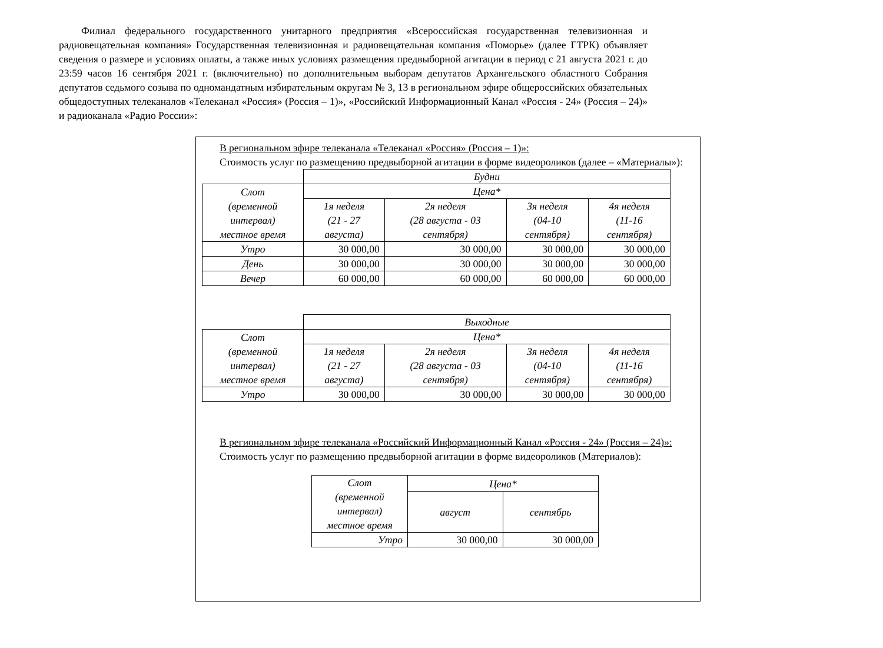Филиал федерального государственного унитарного предприятия «Всероссийская государственная телевизионная и радиовещательная компания» Государственная телевизионная и радиовещательная компания «Поморье» (далее ГТРК) объявляет сведения о размере и условиях оплаты, а также иных условиях размещения предвыборной агитации в период с 21 августа 2021 г. до 23:59 часов 16 сентября 2021 г. (включительно) по дополнительным выборам депутатов Архангельского областного Собрания депутатов седьмого созыва по одномандатным избирательным округам № 3, 13 в региональном эфире общероссийских обязательных общедоступных телеканалов «Телеканал «Россия» (Россия – 1)», «Российский Информационный Канал «Россия - 24» (Россия – 24)» и радиоканала «Радио России»:
В региональном эфире телеканала «Телеканал «Россия» (Россия – 1)»:
Стоимость услуг по размещению предвыборной агитации в форме видеороликов (далее – «Материалы»):
| | Будни | | | |
| Слот (временной интервал) местное время | Цена* | | | |
| | 1я неделя (21 - 27 августа) | 2я неделя (28 августа - 03 сентября) | 3я неделя (04-10 сентября) | 4я неделя (11-16 сентября) |
| Утро | 30 000,00 | 30 000,00 | 30 000,00 | 30 000,00 |
| День | 30 000,00 | 30 000,00 | 30 000,00 | 30 000,00 |
| Вечер | 60 000,00 | 60 000,00 | 60 000,00 | 60 000,00 |
| | Выходные | | | |
| Слот (временной интервал) местное время | Цена* | | | |
| | 1я неделя (21 - 27 августа) | 2я неделя (28 августа - 03 сентября) | 3я неделя (04-10 сентября) | 4я неделя (11-16 сентября) |
| Утро | 30 000,00 | 30 000,00 | 30 000,00 | 30 000,00 |
В региональном эфире телеканала «Российский Информационный Канал «Россия - 24» (Россия – 24)»:
Стоимость услуг по размещению предвыборной агитации в форме видеороликов (Материалов):
| Слот (временной интервал) местное время | Цена* | |
| | август | сентябрь |
| Утро | 30 000,00 | 30 000,00 |